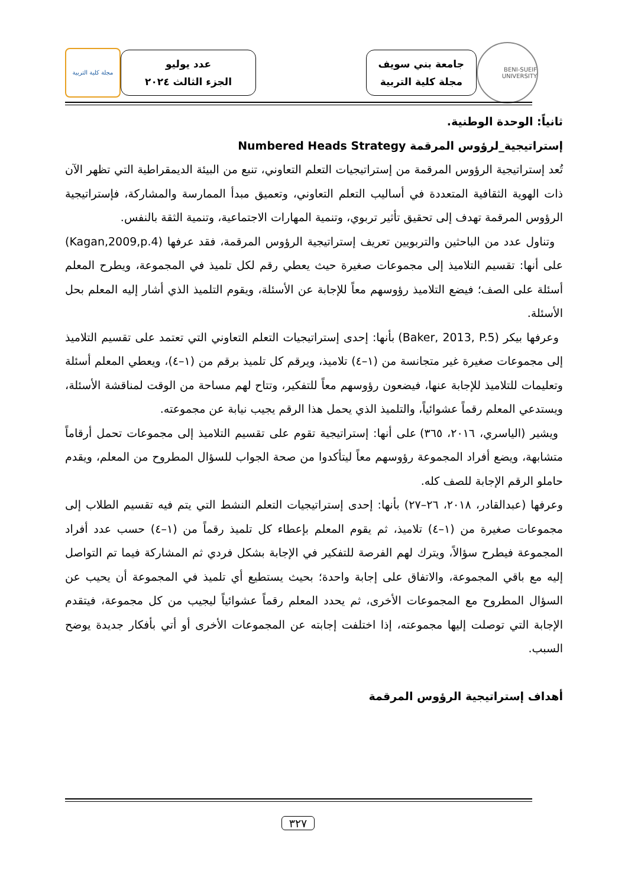BENI-SUEIF UNIVERSITY
جامعة بني سويف
مجلة كلية التربية
عدد يوليو
الجزء الثالث ٢٠٢٤
مجلة كلية التربية
ثانياً: الوحدة الوطنية.
إستراتيجية_لرؤوس المرقمة Numbered Heads Strategy
تُعد إستراتيجية الرؤوس المرقمة من إستراتيجيات التعلم التعاوني، تنبع من البيئة الديمقراطية التي تظهر الآن ذات الهوية الثقافية المتعددة في أساليب التعلم التعاوني، وتعميق مبدأ الممارسة والمشاركة، فإستراتيجية الرؤوس المرقمة تهدف إلى تحقيق تأثير تربوي، وتنمية المهارات الاجتماعية، وتنمية الثقة بالنفس.
وتناول عدد من الباحثين والتربويين تعريف إستراتيجية الرؤوس المرقمة، فقد عرفها (Kagan,2009,p.4) على أنها: تقسيم التلاميذ إلى مجموعات صغيرة حيث يعطي رقم لكل تلميذ في المجموعة، ويطرح المعلم أسئلة على الصف؛ فيضع التلاميذ رؤوسهم معاً للإجابة عن الأسئلة، ويقوم التلميذ الذي أشار إليه المعلم بحل الأسئلة.
وعرفها بيكر (Baker, 2013, P.5) بأنها: إحدى إستراتيجيات التعلم التعاوني التي تعتمد على تقسيم التلاميذ إلى مجموعات صغيرة غير متجانسة من (١–٤) تلاميذ، ويرقم كل تلميذ برقم من (١–٤)، ويعطي المعلم أسئلة وتعليمات للتلاميذ للإجابة عنها، فيضعون رؤوسهم معاً للتفكير، وتتاح لهم مساحة من الوقت لمناقشة الأسئلة، ويستدعي المعلم رقماً عشوائياً، والتلميذ الذي يحمل هذا الرقم يجيب نيابة عن مجموعته.
ويشير (الياسري، ٢٠١٦، ٣٦٥) على أنها: إستراتيجية تقوم على تقسيم التلاميذ إلى مجموعات تحمل أرقاماً متشابهة، ويضع أفراد المجموعة رؤوسهم معاً ليتأكدوا من صحة الجواب للسؤال المطروح من المعلم، ويقدم حاملو الرقم الإجابة للصف كله.
وعرفها (عبدالقادر، ٢٠١٨، ٢٦–٢٧) بأنها: إحدى إستراتيجيات التعلم النشط التي يتم فيه تقسيم الطلاب إلى مجموعات صغيرة من (١–٤) تلاميذ، ثم يقوم المعلم بإعطاء كل تلميذ رقماً من (١–٤) حسب عدد أفراد المجموعة فيطرح سؤالاً، ويترك لهم الفرصة للتفكير في الإجابة بشكل فردي ثم المشاركة فيما تم التواصل إليه مع باقي المجموعة، والاتفاق على إجابة واحدة؛ بحيث يستطيع أي تلميذ في المجموعة أن يحيب عن السؤال المطروح مع المجموعات الأخرى، ثم يحدد المعلم رقماً عشوائياً ليجيب من كل مجموعة، فيتقدم الإجابة التي توصلت إليها مجموعته، إذا اختلفت إجابته عن المجموعات الأخرى أو أتي بأفكار جديدة يوضح السبب.
أهداف إستراتيجية الرؤوس المرقمة
٣٢٧